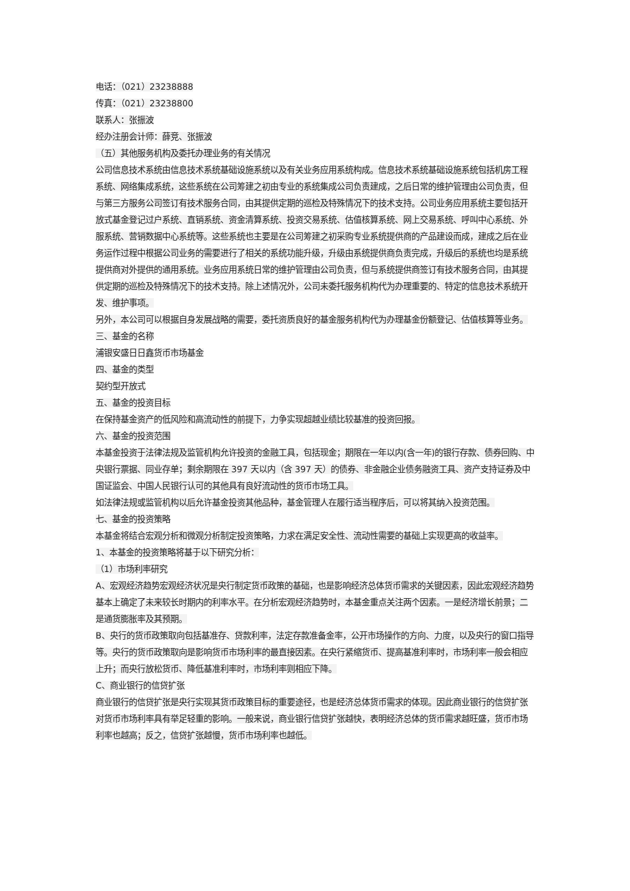电话：（021）23238888
传真：（021）23238800
联系人：张振波
经办注册会计师：薛竞、张振波
（五）其他服务机构及委托办理业务的有关情况
公司信息技术系统由信息技术系统基础设施系统以及有关业务应用系统构成。信息技术系统基础设施系统包括机房工程系统、网络集成系统，这些系统在公司筹建之初由专业的系统集成公司负责建成，之后日常的维护管理由公司负责，但与第三方服务公司签订有技术服务合同，由其提供定期的巡检及特殊情况下的技术支持。公司业务应用系统主要包括开放式基金登记过户系统、直销系统、资金清算系统、投资交易系统、估值核算系统、网上交易系统、呼叫中心系统、外服系统、营销数据中心系统等。这些系统也主要是在公司筹建之初采购专业系统提供商的产品建设而成，建成之后在业务运作过程中根据公司业务的需要进行了相关的系统功能升级，升级由系统提供商负责完成，升级后的系统也均是系统提供商对外提供的通用系统。业务应用系统日常的维护管理由公司负责，但与系统提供商签订有技术服务合同，由其提供定期的巡检及特殊情况下的技术支持。除上述情况外，公司未委托服务机构代为办理重要的、特定的信息技术系统开发、维护事项。
另外，本公司可以根据自身发展战略的需要，委托资质良好的基金服务机构代为办理基金份额登记、估值核算等业务。
三、基金的名称
浦银安盛日日鑫货币市场基金
四、基金的类型
契约型开放式
五、基金的投资目标
在保持基金资产的低风险和高流动性的前提下，力争实现超越业绩比较基准的投资回报。
六、基金的投资范围
本基金投资于法律法规及监管机构允许投资的金融工具，包括现金；期限在一年以内(含一年)的银行存款、债券回购、中央银行票据、同业存单；剩余期限在 397 天以内（含 397 天）的债券、非金融企业债务融资工具、资产支持证券及中国证监会、中国人民银行认可的其他具有良好流动性的货币市场工具。
如法律法规或监管机构以后允许基金投资其他品种，基金管理人在履行适当程序后，可以将其纳入投资范围。
七、基金的投资策略
本基金将结合宏观分析和微观分析制定投资策略，力求在满足安全性、流动性需要的基础上实现更高的收益率。
1、本基金的投资策略将基于以下研究分析：
（1）市场利率研究
A、宏观经济趋势宏观经济状况是央行制定货币政策的基础，也是影响经济总体货币需求的关键因素，因此宏观经济趋势基本上确定了未来较长时期内的利率水平。在分析宏观经济趋势时，本基金重点关注两个因素。一是经济增长前景；二是通货膨胀率及其预期。
B、央行的货币政策取向包括基准存、贷款利率，法定存款准备金率，公开市场操作的方向、力度，以及央行的窗口指导等。央行的货币政策取向是影响货币市场利率的最直接因素。在央行紧缩货币、提高基准利率时，市场利率一般会相应上升；而央行放松货币、降低基准利率时，市场利率则相应下降。
C、商业银行的信贷扩张
商业银行的信贷扩张是央行实现其货币政策目标的重要途径，也是经济总体货币需求的体现。因此商业银行的信贷扩张对货币市场利率具有举足轻重的影响。一般来说，商业银行信贷扩张越快，表明经济总体的货币需求越旺盛，货币市场利率也越高；反之，信贷扩张越慢，货币市场利率也越低。